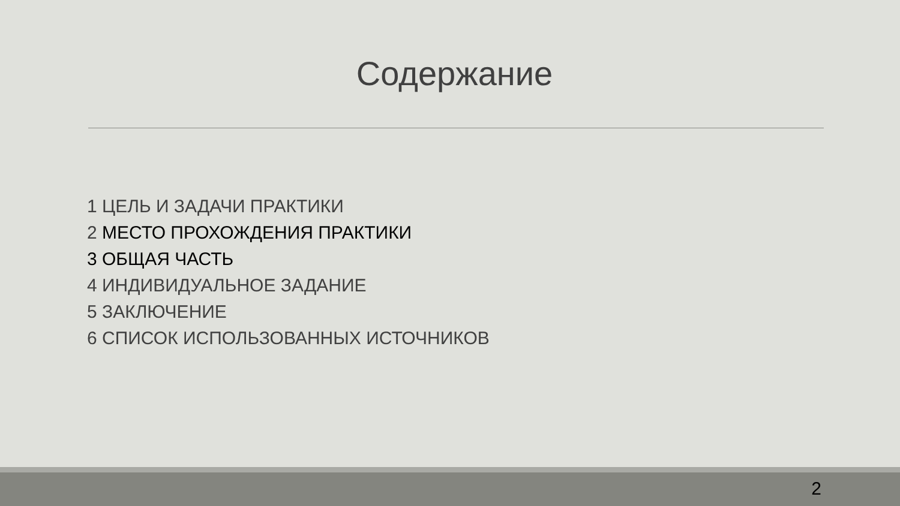Содержание
1 ЦЕЛЬ И ЗАДАЧИ ПРАКТИКИ
2 МЕСТО ПРОХОЖДЕНИЯ ПРАКТИКИ
3 ОБЩАЯ ЧАСТЬ
4 ИНДИВИДУАЛЬНОЕ ЗАДАНИЕ
5 ЗАКЛЮЧЕНИЕ
6 СПИСОК ИСПОЛЬЗОВАННЫХ ИСТОЧНИКОВ
2